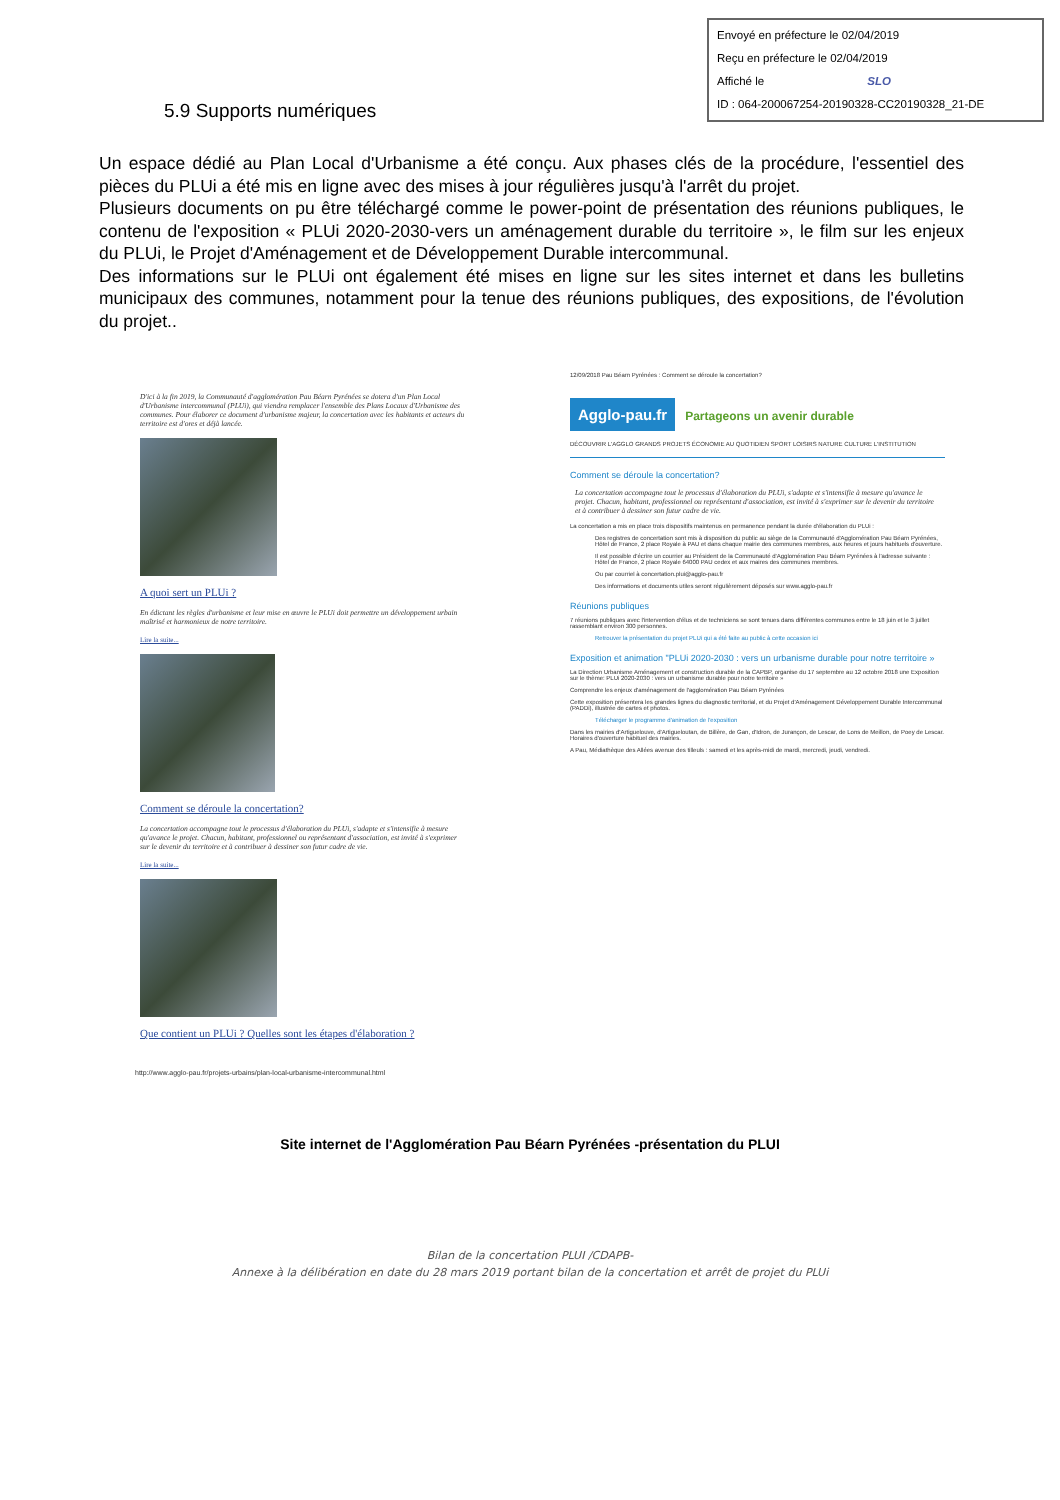Envoyé en préfecture le 02/04/2019
Reçu en préfecture le 02/04/2019
Affiché le SLO
ID : 064-200067254-20190328-CC20190328_21-DE
5.9 Supports numériques
Un espace dédié au Plan Local d'Urbanisme a été conçu. Aux phases clés de la procédure, l'essentiel des pièces du PLUi a été mis en ligne avec des mises à jour régulières jusqu'à l'arrêt du projet.
Plusieurs documents on pu être téléchargé comme le power-point de présentation des réunions publiques, le contenu de l'exposition « PLUi 2020-2030-vers un aménagement durable du territoire », le film sur les enjeux du PLUi, le Projet d'Aménagement et de Développement Durable intercommunal.
Des informations sur le PLUi ont également été mises en ligne sur les sites internet et dans les bulletins municipaux des communes, notamment pour la tenue des réunions publiques, des expositions, de l'évolution du projet..
D'ici à la fin 2019, la Communauté d'agglomération Pau Béarn Pyrénées se dotera d'un Plan Local d'Urbanisme intercommunal (PLUi), qui viendra remplacer l'ensemble des Plans Locaux d'Urbanisme des communes. Pour élaborer ce document d'urbanisme majeur, la concertation avec les habitants et acteurs du territoire est d'ores et déjà lancée.
A quoi sert un PLUi ?
En édictant les règles d'urbanisme et leur mise en œuvre le PLUi doit permettre un développement urbain maîtrisé et harmonieux de notre territoire.
Lire la suite...
Comment se déroule la concertation?
La concertation accompagne tout le processus d'élaboration du PLUi, s'adapte et s'intensifie à mesure qu'avance le projet. Chacun, habitant, professionnel ou représentant d'association, est invité à s'exprimer sur le devenir du territoire et à contribuer à dessiner son futur cadre de vie.
Lire la suite...
Que contient un PLUi ? Quelles sont les étapes d'élaboration ?
http://www.agglo-pau.fr/projets-urbains/plan-local-urbanisme-intercommunal.html
12/09/2018 Pau Béarn Pyrénées : Comment se déroule la concertation?
Agglo-pau.fr Partageons un avenir durable
DÉCOUVRIR L'AGGLO GRANDS PROJETS ÉCONOMIE AU QUOTIDIEN SPORT LOISIRS NATURE CULTURE L'INSTITUTION
Comment se déroule la concertation?
La concertation accompagne tout le processus d'élaboration du PLUi, s'adapte et s'intensifie à mesure qu'avance le projet. Chacun, habitant, professionnel ou représentant d'association, est invité à s'exprimer sur le devenir du territoire et à contribuer à dessiner son futur cadre de vie.
La concertation a mis en place trois dispositifs maintenus en permanence pendant la durée d'élaboration du PLUi :
Des registres de concertation sont mis à disposition du public au siège de la Communauté d'Agglomération Pau Béarn Pyrénées, Hôtel de France, 2 place Royale à PAU et dans chaque mairie des communes membres, aux heures et jours habituels d'ouverture.
Il est possible d'écrire un courrier au Président de la Communauté d'Agglomération Pau Béarn Pyrénées à l'adresse suivante : Hôtel de France, 2 place Royale 64000 PAU cedex et aux maires des communes membres.
Ou par courriel à concertation.plui@agglo-pau.fr
Des informations et documents utiles seront régulièrement déposés sur www.agglo-pau.fr
Réunions publiques
7 réunions publiques avec l'intervention d'élus et de techniciens se sont tenues dans différentes communes entre le 18 juin et le 3 juillet rassemblant environ 300 personnes.
Retrouver la présentation du projet PLUi qui a été faite au public à cette occasion ici
Exposition et animation "PLUi 2020-2030 : vers un urbanisme durable pour notre territoire »
La Direction Urbanisme Aménagement et construction durable de la CAPBP, organise du 17 septembre au 12 octobre 2018 une Exposition sur le thème: PLUi 2020-2030 : vers un urbanisme durable pour notre territoire »
Comprendre les enjeux d'aménagement de l'agglomération Pau Béarn Pyrénées
Cette exposition présentera les grandes lignes du diagnostic territorial, et du Projet d'Aménagement Développement Durable Intercommunal (PADDi), illustrée de cartes et photos.
Télécharger le programme d'animation de l'exposition
Dans les mairies d'Artiguelouve, d'Artigueloutan, de Billère, de Gan, d'Idron, de Jurançon, de Lescar, de Lons de Meillon, de Poey de Lescar. Horaires d'ouverture habituel des mairies.
A Pau, Médiathèque des Allées avenue des tilleuls : samedi et les après-midi de mardi, mercredi, jeudi, vendredi.
Site internet de l'Agglomération Pau Béarn Pyrénées -présentation du PLUI
Bilan de la concertation PLUI /CDAPB-
Annexe à la délibération en date du 28 mars 2019 portant bilan de la concertation et arrêt de projet du PLUi